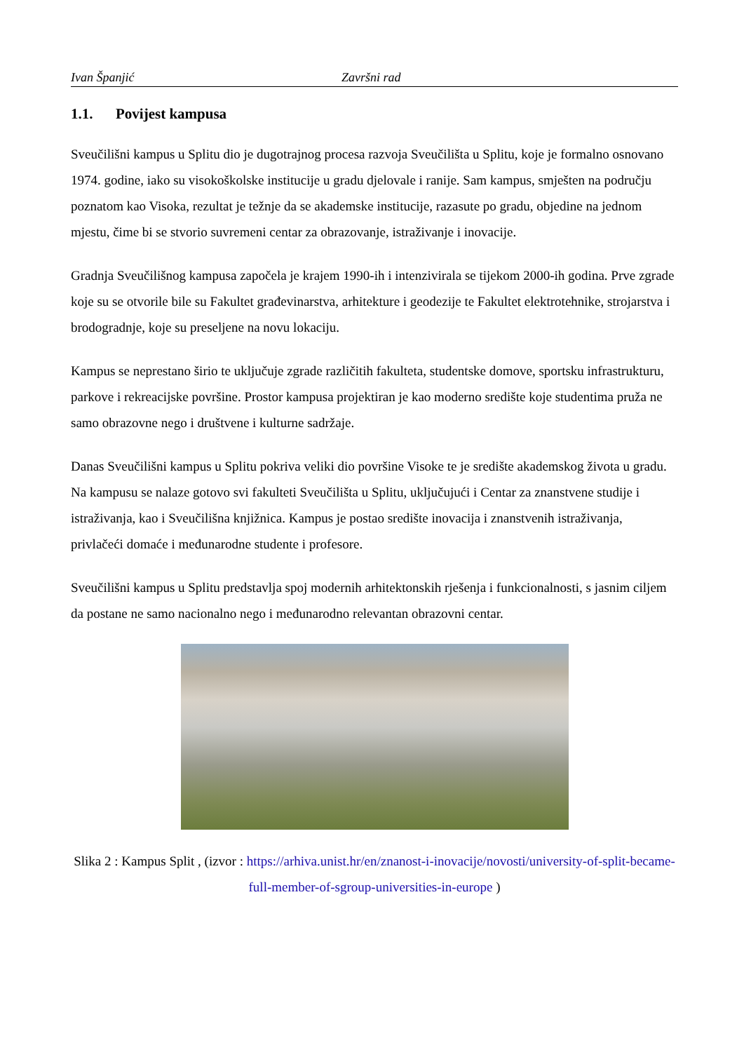Ivan Španjić Završni rad
1.1. Povijest kampusa
Sveučilišni kampus u Splitu dio je dugotrajnog procesa razvoja Sveučilišta u Splitu, koje je formalno osnovano 1974. godine, iako su visokoškolske institucije u gradu djelovale i ranije. Sam kampus, smješten na području poznatom kao Visoka, rezultat je težnje da se akademske institucije, razasute po gradu, objedine na jednom mjestu, čime bi se stvorio suvremeni centar za obrazovanje, istraživanje i inovacije.
Gradnja Sveučilišnog kampusa započela je krajem 1990-ih i intenzivirala se tijekom 2000-ih godina. Prve zgrade koje su se otvorile bile su Fakultet građevinarstva, arhitekture i geodezije te Fakultet elektrotehnike, strojarstva i brodogradnje, koje su preseljene na novu lokaciju.
Kampus se neprestano širio te uključuje zgrade različitih fakulteta, studentske domove, sportsku infrastrukturu, parkove i rekreacijske površine. Prostor kampusa projektiran je kao moderno središte koje studentima pruža ne samo obrazovne nego i društvene i kulturne sadržaje.
Danas Sveučilišni kampus u Splitu pokriva veliki dio površine Visoke te je središte akademskog života u gradu. Na kampusu se nalaze gotovo svi fakulteti Sveučilišta u Splitu, uključujući i Centar za znanstvene studije i istraživanja, kao i Sveučilišna knjižnica. Kampus je postao središte inovacija i znanstvenih istraživanja, privlačeći domaće i međunarodne studente i profesore.
Sveučilišni kampus u Splitu predstavlja spoj modernih arhitektonskih rješenja i funkcionalnosti, s jasnim ciljem da postane ne samo nacionalno nego i međunarodno relevantan obrazovni centar.
Slika 2 : Kampus Split , (izvor : https://arhiva.unist.hr/en/znanost-i-inovacije/novosti/university-of-split-became-full-member-of-sgroup-universities-in-europe )